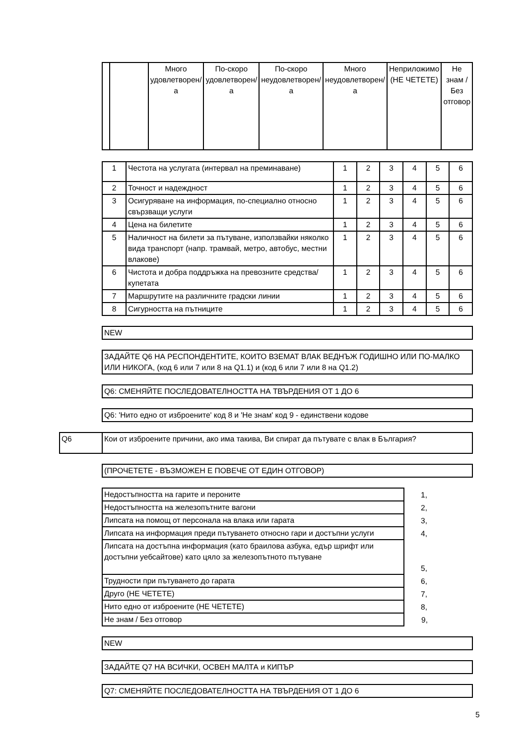| | | Много удовлетворен/а | По-скоро удовлетворен/а | По-скоро неудовлетворен/а | Много неудовлетворен/а | Неприложимо (НЕ ЧЕТЕТЕ) | Не знам / Без отговор |
| --- | --- | --- | --- | --- | --- | --- | --- |
| 1 | Честота на услугата (интервал на преминаване) | 1 | 2 | 3 | 4 | 5 | 6 |
| 2 | Точност и надеждност | 1 | 2 | 3 | 4 | 5 | 6 |
| 3 | Осигуряване на информация, по-специално относно свързващи услуги | 1 | 2 | 3 | 4 | 5 | 6 |
| 4 | Цена на билетите | 1 | 2 | 3 | 4 | 5 | 6 |
| 5 | Наличност на билети за пътуване, използвайки няколко вида транспорт (напр. трамвай, метро, автобус, местни влакове) | 1 | 2 | 3 | 4 | 5 | 6 |
| 6 | Чистота и добра поддръжка на превозните средства/купетата | 1 | 2 | 3 | 4 | 5 | 6 |
| 7 | Маршрутите на различните градски линии | 1 | 2 | 3 | 4 | 5 | 6 |
| 8 | Сигурността на пътниците | 1 | 2 | 3 | 4 | 5 | 6 |
NEW
ЗАДАЙТЕ Q6 НА РЕСПОНДЕНТИТЕ, КОИТО ВЗЕМАТ ВЛАК ВЕДНЪЖ ГОДИШНО ИЛИ ПО-МАЛКО ИЛИ НИКОГА, (код 6 или 7 или 8 на Q1.1) и (код 6 или 7 или 8 на Q1.2)
Q6: СМЕНЯЙТЕ ПОСЛЕДОВАТЕЛНОСТТА НА ТВЪРДЕНИЯ ОТ 1 ДО 6
Q6: 'Нито едно от изброените' код 8 и 'Не знам' код 9 - единствени кодове
Q6
Кои от изброените причини, ако има такива, Ви спират да пътувате с влак в България?
(ПРОЧЕТЕТЕ - ВЪЗМОЖЕН Е ПОВЕЧЕ ОТ ЕДИН ОТГОВОР)
| Недостъпността на гарите и пероните | 1, |
| Недостъпността на железопътните вагони | 2, |
| Липсата на помощ от персонала на влака или гарата | 3, |
| Липсата на информация преди пътуването относно гари и достъпни услуги | 4, |
| Липсата на достъпна информация (като браилова азбука, едър шрифт или достъпни уебсайтове) като цяло за железопътното пътуване | 5, |
| Трудности при пътуването до гарата | 6, |
| Друго (НЕ ЧЕТЕТЕ) | 7, |
| Нито едно от изброените (НЕ ЧЕТЕТЕ) | 8, |
| Не знам / Без отговор | 9, |
NEW
ЗАДАЙТЕ Q7 НА ВСИЧКИ, ОСВЕН МАЛТА и КИПЪР
Q7: СМЕНЯЙТЕ ПОСЛЕДОВАТЕЛНОСТТА НА ТВЪРДЕНИЯ ОТ 1 ДО 6
5